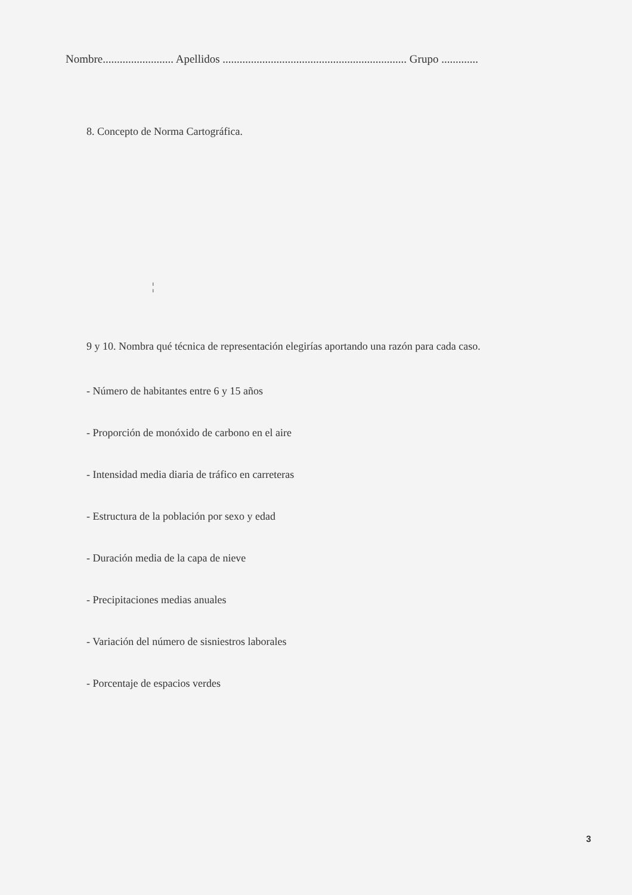Nombre......................... Apellidos ................................................................. Grupo .............
8. Concepto de Norma Cartográfica.
¦
9 y 10. Nombra qué técnica de representación elegirías aportando una razón para cada caso.
- Número de habitantes entre 6 y 15 años
- Proporción de monóxido de carbono en el aire
- Intensidad media diaria de tráfico en carreteras
- Estructura de la población por sexo y edad
- Duración media de la capa de nieve
- Precipitaciones medias anuales
- Variación del número de sisniestros laborales
- Porcentaje de espacios verdes
3